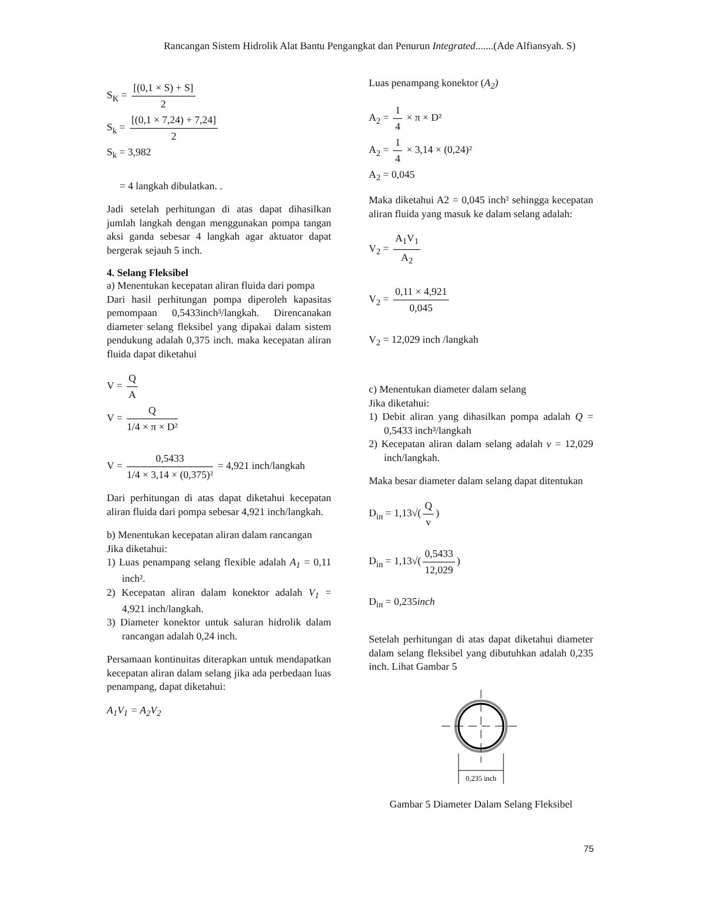Rancangan Sistem Hidrolik Alat Bantu Pengangkat dan Penurun Integrated.......(Ade Alfiansyah. S)
S<sub>K</sub> = [(0,1 × S) + S] 2
S<sub>k</sub> = [(0,1 × 7,24) + 7,24] 2
S<sub>k</sub> = 3,982
= 4 langkah dibulatkan. .
Jadi setelah perhitungan di atas dapat dihasilkan jumlah langkah dengan menggunakan pompa tangan aksi ganda sebesar 4 langkah agar aktuator dapat bergerak sejauh 5 inch.
4. Selang Fleksibel
a) Menentukan kecepatan aliran fluida dari pompa
Dari hasil perhitungan pompa diperoleh kapasitas pemompaan 0,5433inch³/langkah. Direncanakan diameter selang fleksibel yang dipakai dalam sistem pendukung adalah 0,375 inch. maka kecepatan aliran fluida dapat diketahui
V = Q A
V = Q 1/4 × π × D²
V = 0,5433 1/4 × 3,14 × (0,375)² = 4,921 inch/langkah
Dari perhitungan di atas dapat diketahui kecepatan aliran fluida dari pompa sebesar 4,921 inch/langkah.
b) Menentukan kecepatan aliran dalam rancangan
Jika diketahui:
1) Luas penampang selang flexible adalah A<sub>1</sub> = 0,11 inch².
2) Kecepatan aliran dalam konektor adalah V<sub>1</sub> = 4,921 inch/langkah.
3) Diameter konektor untuk saluran hidrolik dalam rancangan adalah 0,24 inch.
Persamaan kontinuitas diterapkan untuk mendapatkan kecepatan aliran dalam selang jika ada perbedaan luas penampang, dapat diketahui:
A<sub>1</sub>V<sub>1</sub> = A<sub>2</sub>V<sub>2</sub>
Luas penampang konektor (A<sub>2</sub>)
A<sub>2</sub> = 1 4 × π × D²
A<sub>2</sub> = 1 4 × 3,14 × (0,24)²
A<sub>2</sub> = 0,045
Maka diketahui A2 = 0,045 inch² sehingga kecepatan aliran fluida yang masuk ke dalam selang adalah:
V<sub>2</sub> = A<sub>1</sub>V<sub>1</sub> A<sub>2</sub>
V<sub>2</sub> = 0,11 × 4,921 0,045
V<sub>2</sub> = 12,029 inch /langkah
c) Menentukan diameter dalam selang
Jika diketahui:
1) Debit aliran yang dihasilkan pompa adalah Q = 0,5433 inch³/langkah
2) Kecepatan aliran dalam selang adalah v = 12,029 inch/langkah.
Maka besar diameter dalam selang dapat ditentukan
D<sub>in</sub> = 1,13√(Q v)
D<sub>in</sub> = 1,13√(0,5433 12,029)
D<sub>in</sub> = 0,235inch
Setelah perhitungan di atas dapat diketahui diameter dalam selang fleksibel yang dibutuhkan adalah 0,235 inch. Lihat Gambar 5
0,235 inch
Gambar 5 Diameter Dalam Selang Fleksibel
75